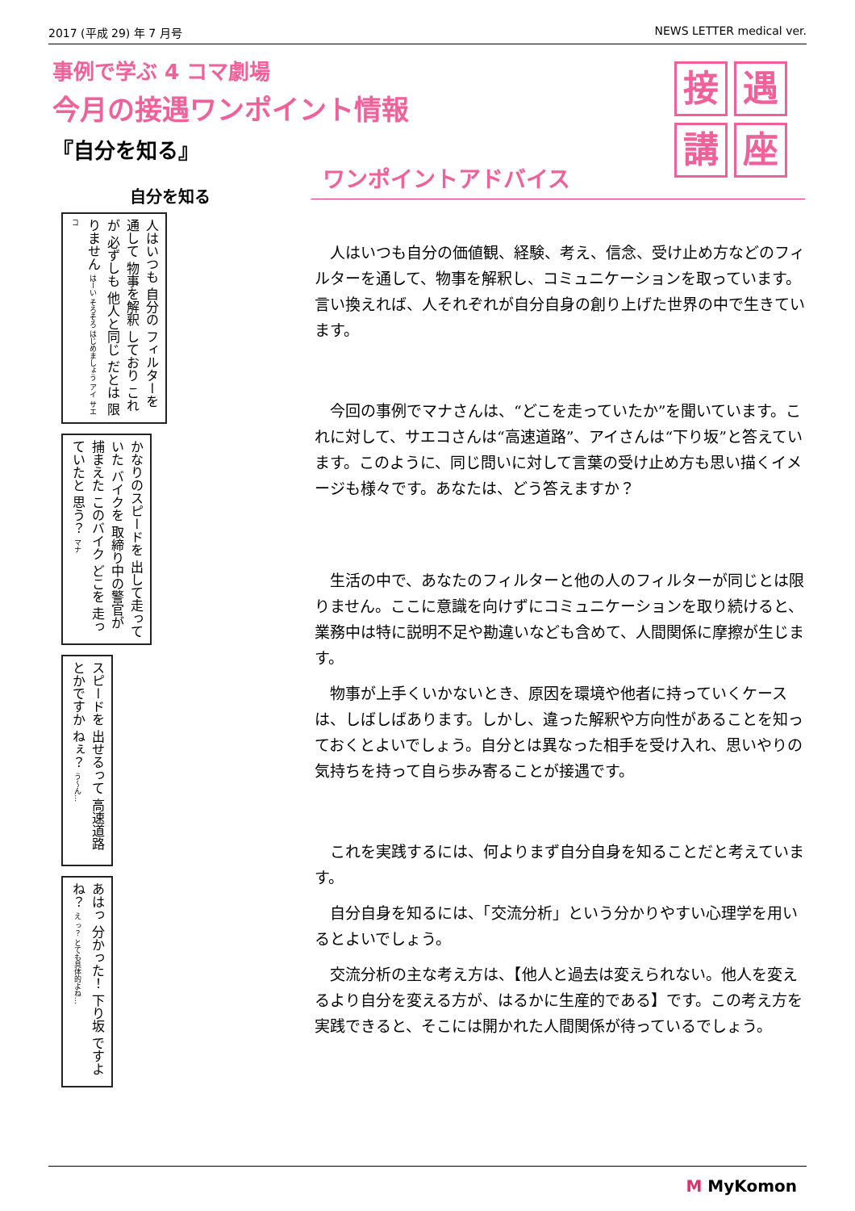2017 (平成 29) 年 7 月号 NEWS LETTER medical ver.
事例で学ぶ 4 コマ劇場
今月の接遇ワンポイント情報
『自分を知る』
接
遇
講
座
自分を知る
人はいつも 自分の フィルターを 通して 物事を解釈 しており これが 必ずしも 他人と同じ だとは 限りません はーい そろそろ はじめましょう アイ サエコ
かなりのスピードを 出して走っていた バイクを 取締り中の警官が 捕まえた このバイク どこを 走っていたと 思う？ マナ
スピードを 出せるって 高速道路 とかですか ねぇ？ う～ん…
あはっ 分かった！ 下り坂 ですよね？ え っ？ とても具体的よね…
ワンポイントアドバイス
人はいつも自分の価値観、経験、考え、信念、受け止め方などのフィルターを通して、物事を解釈し、コミュニケーションを取っています。言い換えれば、人それぞれが自分自身の創り上げた世界の中で生きています。
今回の事例でマナさんは、“どこを走っていたか”を聞いています。これに対して、サエコさんは“高速道路”、アイさんは“下り坂”と答えています。このように、同じ問いに対して言葉の受け止め方も思い描くイメージも様々です。あなたは、どう答えますか？
生活の中で、あなたのフィルターと他の人のフィルターが同じとは限りません。ここに意識を向けずにコミュニケーションを取り続けると、業務中は特に説明不足や勘違いなども含めて、人間関係に摩擦が生じます。
物事が上手くいかないとき、原因を環境や他者に持っていくケースは、しばしばあります。しかし、違った解釈や方向性があることを知っておくとよいでしょう。自分とは異なった相手を受け入れ、思いやりの気持ちを持って自ら歩み寄ることが接遇です。
これを実践するには、何よりまず自分自身を知ることだと考えています。
自分自身を知るには、「交流分析」という分かりやすい心理学を用いるとよいでしょう。
交流分析の主な考え方は、【他人と過去は変えられない。他人を変えるより自分を変える方が、はるかに生産的である】です。この考え方を実践できると、そこには開かれた人間関係が待っているでしょう。
M MyKomon